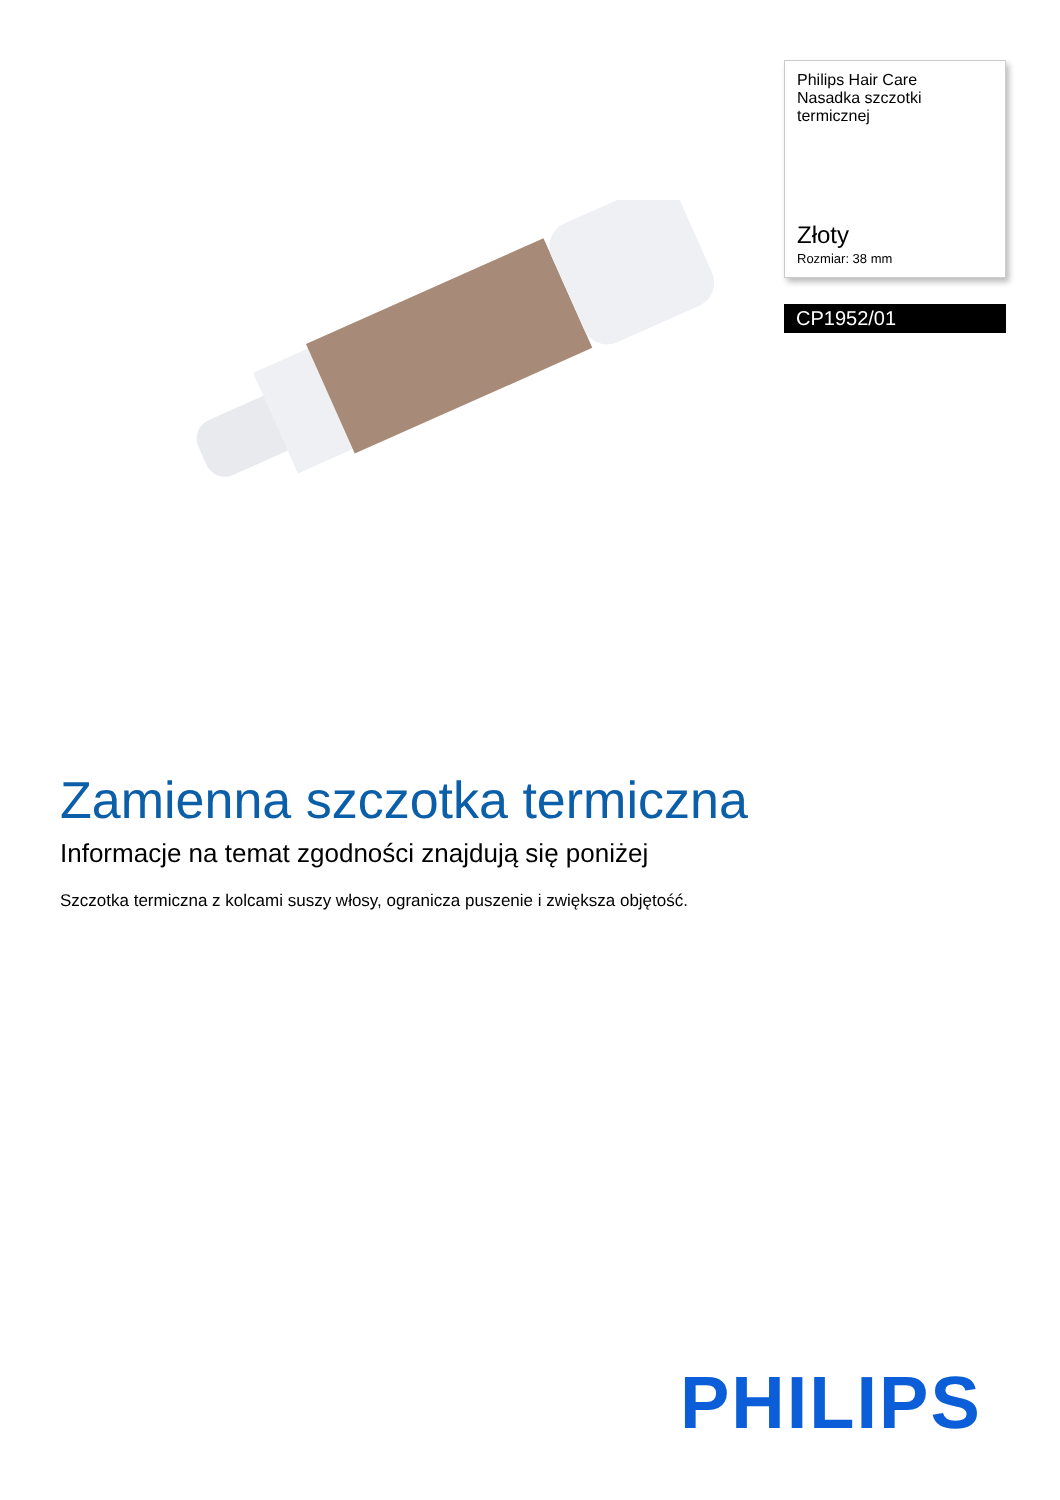Philips Hair Care
Nasadka szczotki
termicznej
Złoty
Rozmiar: 38 mm
CP1952/01
Zamienna szczotka termiczna
Informacje na temat zgodności znajdują się poniżej
Szczotka termiczna z kolcami suszy włosy, ogranicza puszenie i zwiększa objętość.
PHILIPS